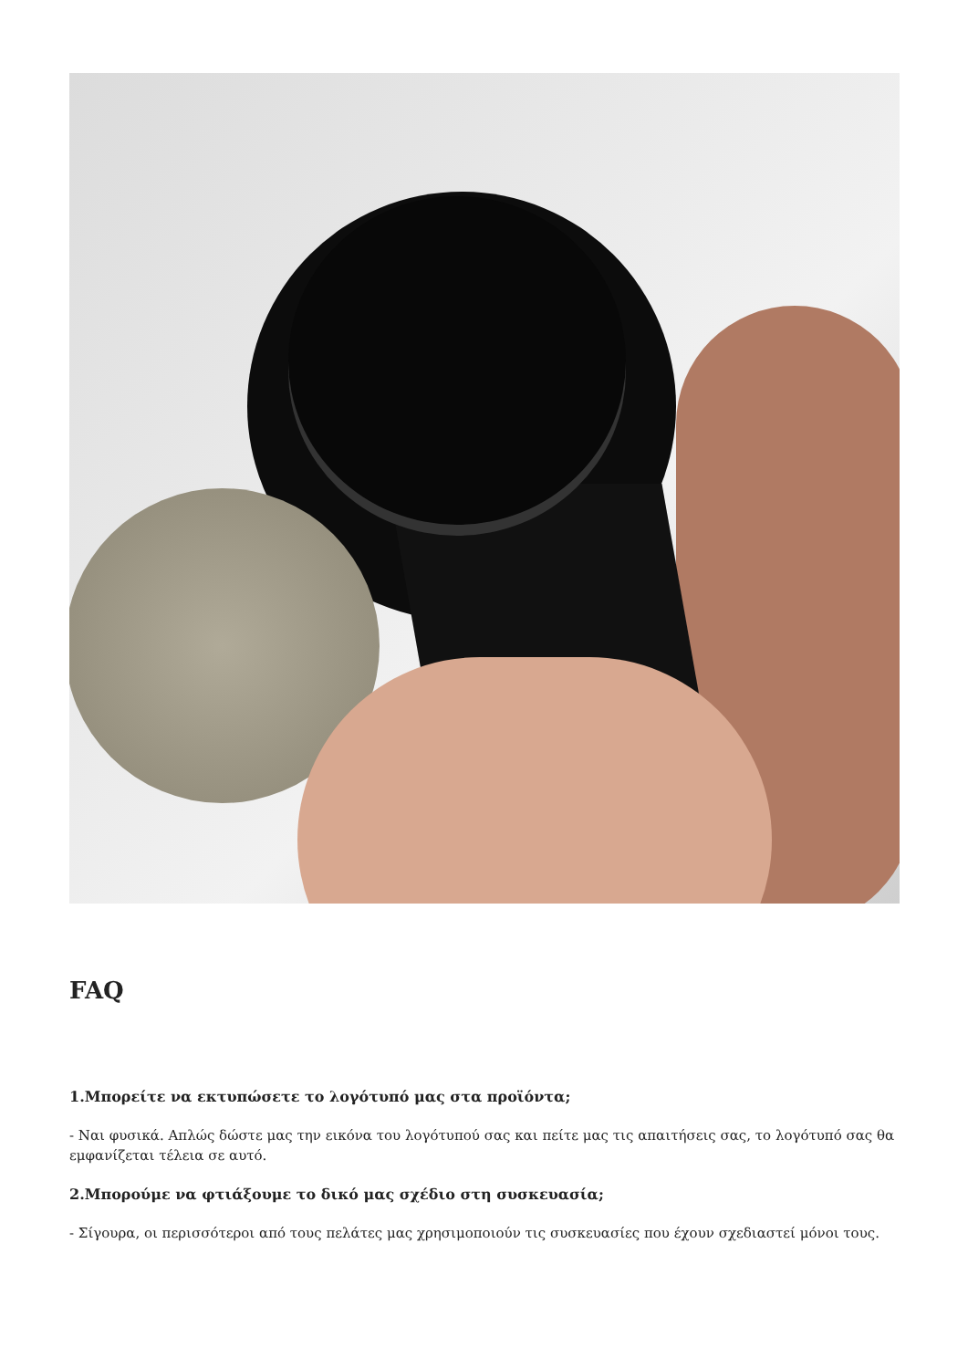FAQ
1.Μπορείτε να εκτυπώσετε το λογότυπό μας στα προϊόντα;
- Ναι φυσικά. Απλώς δώστε μας την εικόνα του λογότυπού σας και πείτε μας τις απαιτήσεις σας, το λογότυπό σας θα εμφανίζεται τέλεια σε αυτό.
2.Μπορούμε να φτιάξουμε το δικό μας σχέδιο στη συσκευασία;
- Σίγουρα, οι περισσότεροι από τους πελάτες μας χρησιμοποιούν τις συσκευασίες που έχουν σχεδιαστεί μόνοι τους.